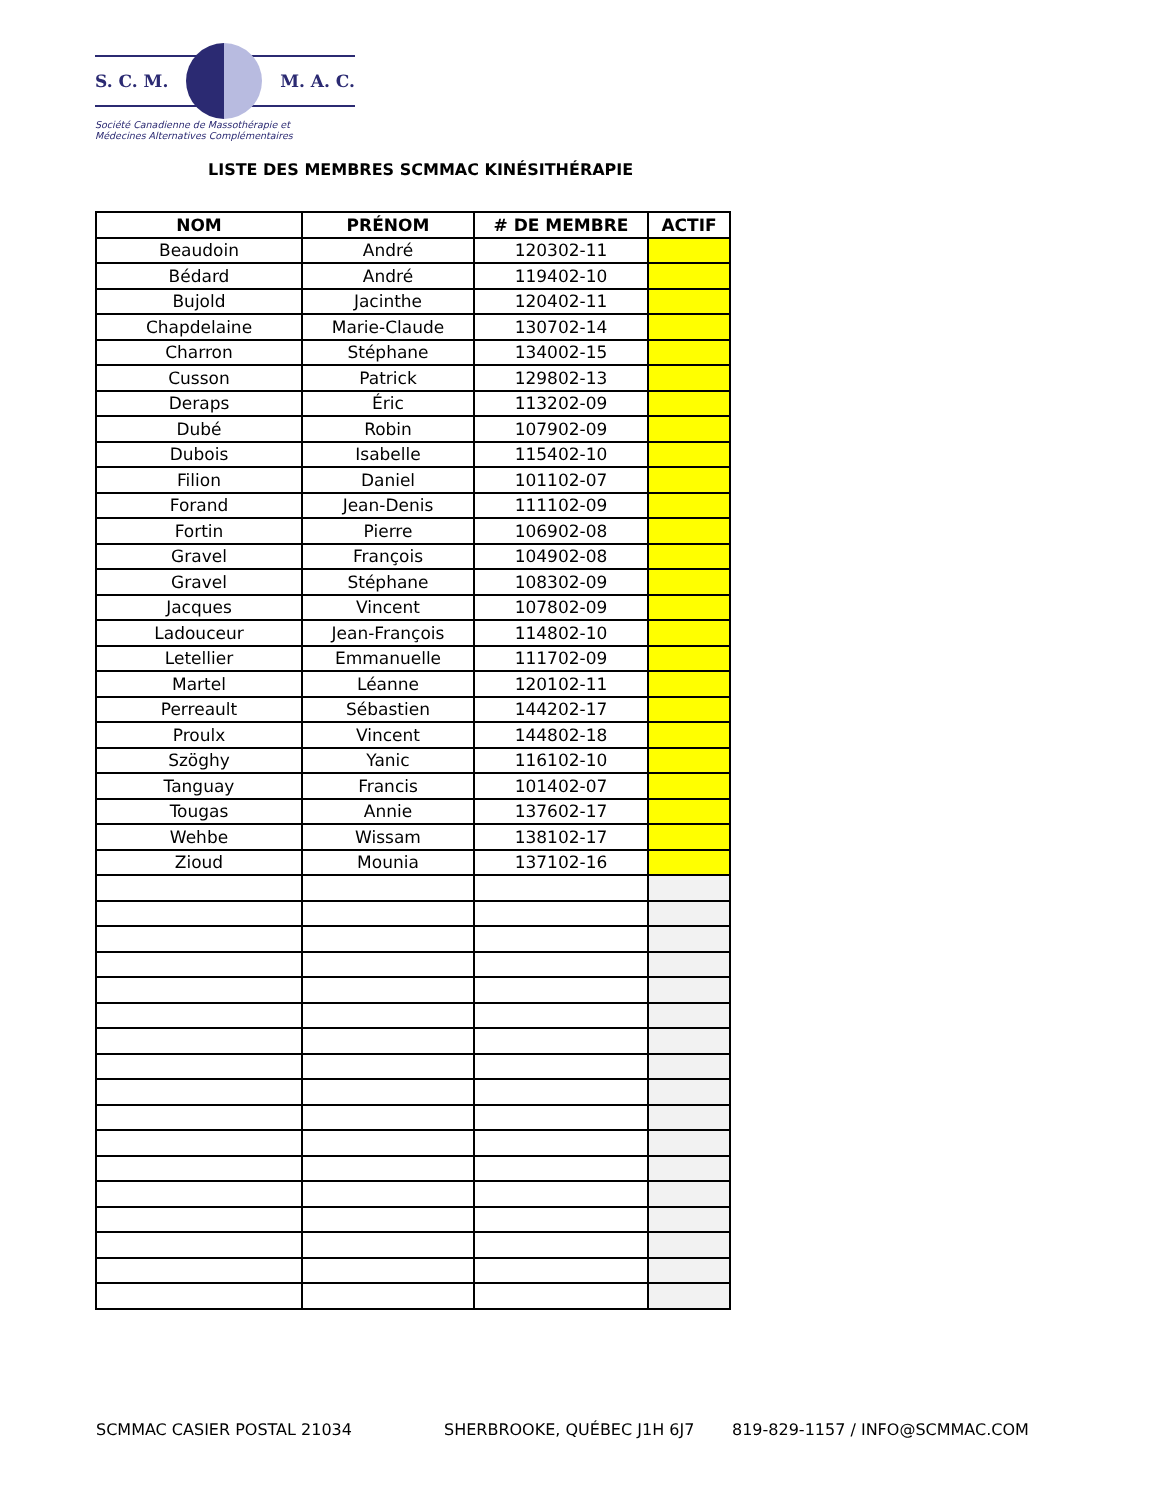S. C. M. M. A. C.
Société Canadienne de Massothérapie et
Médecines Alternatives Complémentaires
LISTE DES MEMBRES SCMMAC KINÉSITHÉRAPIE
| NOM | PRÉNOM | # DE MEMBRE | ACTIF |
| --- | --- | --- | --- |
| Beaudoin | André | 120302-11 | |
| Bédard | André | 119402-10 | |
| Bujold | Jacinthe | 120402-11 | |
| Chapdelaine | Marie-Claude | 130702-14 | |
| Charron | Stéphane | 134002-15 | |
| Cusson | Patrick | 129802-13 | |
| Deraps | Éric | 113202-09 | |
| Dubé | Robin | 107902-09 | |
| Dubois | Isabelle | 115402-10 | |
| Filion | Daniel | 101102-07 | |
| Forand | Jean-Denis | 111102-09 | |
| Fortin | Pierre | 106902-08 | |
| Gravel | François | 104902-08 | |
| Gravel | Stéphane | 108302-09 | |
| Jacques | Vincent | 107802-09 | |
| Ladouceur | Jean-François | 114802-10 | |
| Letellier | Emmanuelle | 111702-09 | |
| Martel | Léanne | 120102-11 | |
| Perreault | Sébastien | 144202-17 | |
| Proulx | Vincent | 144802-18 | |
| Szöghy | Yanic | 116102-10 | |
| Tanguay | Francis | 101402-07 | |
| Tougas | Annie | 137602-17 | |
| Wehbe | Wissam | 138102-17 | |
| Zioud | Mounia | 137102-16 | |
SCMMAC CASIER POSTAL 21034 SHERBROOKE, QUÉBEC J1H 6J7 819-829-1157 / INFO@SCMMAC.COM